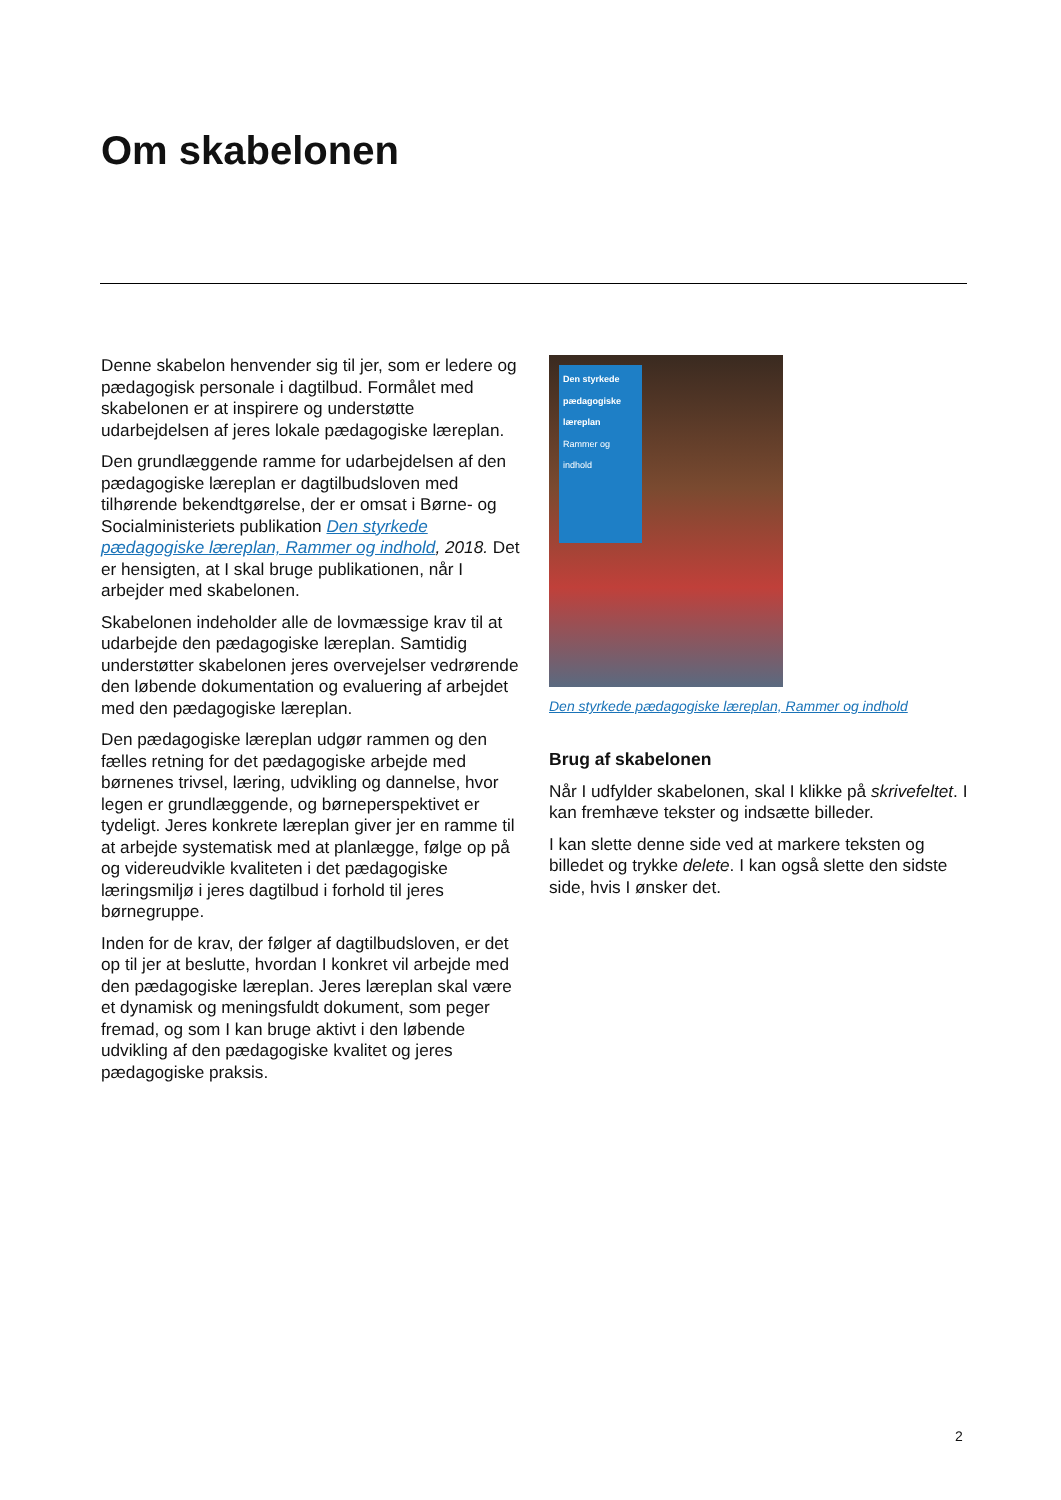Om skabelonen
Denne skabelon henvender sig til jer, som er ledere og pædagogisk personale i dagtilbud. Formålet med skabelonen er at inspirere og understøtte udarbejdelsen af jeres lokale pædagogiske læreplan.
Den grundlæggende ramme for udarbejdelsen af den pædagogiske læreplan er dagtilbudsloven med tilhørende bekendtgørelse, der er omsat i Børne- og Socialministeriets publikation Den styrkede pædagogiske læreplan, Rammer og indhold, 2018. Det er hensigten, at I skal bruge publikationen, når I arbejder med skabelonen.
Skabelonen indeholder alle de lovmæssige krav til at udarbejde den pædagogiske læreplan. Samtidig understøtter skabelonen jeres overvejelser vedrørende den løbende dokumentation og evaluering af arbejdet med den pædagogiske læreplan.
Den pædagogiske læreplan udgør rammen og den fælles retning for det pædagogiske arbejde med børnenes trivsel, læring, udvikling og dannelse, hvor legen er grundlæggende, og børneperspektivet er tydeligt. Jeres konkrete læreplan giver jer en ramme til at arbejde systematisk med at planlægge, følge op på og videreudvikle kvaliteten i det pædagogiske læringsmiljø i jeres dagtilbud i forhold til jeres børnegruppe.
Inden for de krav, der følger af dagtilbudsloven, er det op til jer at beslutte, hvordan I konkret vil arbejde med den pædagogiske læreplan. Jeres læreplan skal være et dynamisk og meningsfuldt dokument, som peger fremad, og som I kan bruge aktivt i den løbende udvikling af den pædagogiske kvalitet og jeres pædagogiske praksis.
Den styrkede pædagogiske læreplan
Rammer og indhold
Den styrkede pædagogiske læreplan, Rammer og indhold
Brug af skabelonen
Når I udfylder skabelonen, skal I klikke på skrivefeltet. I kan fremhæve tekster og indsætte billeder.
I kan slette denne side ved at markere teksten og billedet og trykke delete. I kan også slette den sidste side, hvis I ønsker det.
2